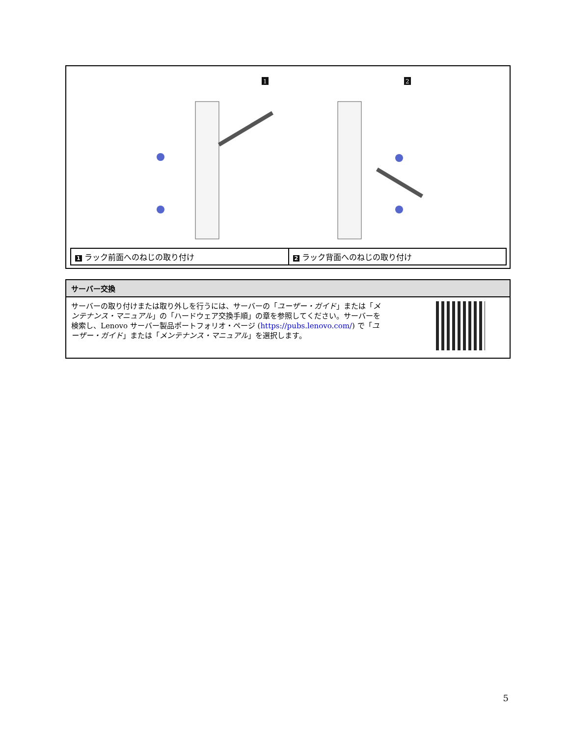1
2
| 1 ラック前面へのねじの取り付け | 2 ラック背面へのねじの取り付け |
サーバー交換
サーバーの取り付けまたは取り外しを行うには、サーバーの「ユーザー・ガイド」または「メンテナンス・マニュアル」の「ハードウェア交換手順」の章を参照してください。サーバーを検索し、Lenovo サーバー製品ポートフォリオ・ページ (https://pubs.lenovo.com/) で「ユーザー・ガイド」または「メンテナンス・マニュアル」を選択します。
5